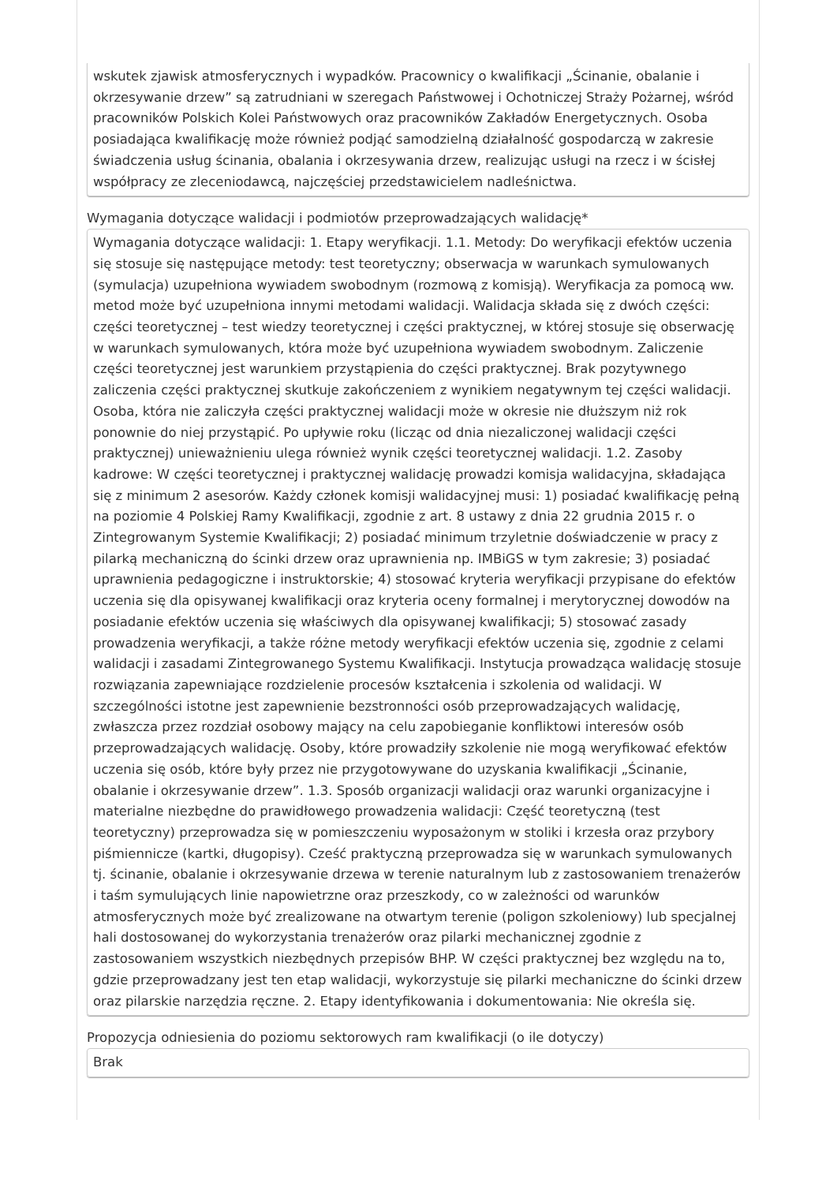wskutek zjawisk atmosferycznych i wypadków. Pracownicy o kwalifikacji „Ścinanie, obalanie i okrzesywanie drzew” są zatrudniani w szeregach Państwowej i Ochotniczej Straży Pożarnej, wśród pracowników Polskich Kolei Państwowych oraz pracowników Zakładów Energetycznych. Osoba posiadająca kwalifikację może również podjąć samodzielną działalność gospodarczą w zakresie świadczenia usług ścinania, obalania i okrzesywania drzew, realizując usługi na rzecz i w ścisłej współpracy ze zleceniodawcą, najczęściej przedstawicielem nadleśnictwa.
Wymagania dotyczące walidacji i podmiotów przeprowadzających walidację*
Wymagania dotyczące walidacji: 1. Etapy weryfikacji. 1.1. Metody: Do weryfikacji efektów uczenia się stosuje się następujące metody: test teoretyczny; obserwacja w warunkach symulowanych (symulacja) uzupełniona wywiadem swobodnym (rozmową z komisją). Weryfikacja za pomocą ww. metod może być uzupełniona innymi metodami walidacji. Walidacja składa się z dwóch części: części teoretycznej – test wiedzy teoretycznej i części praktycznej, w której stosuje się obserwację w warunkach symulowanych, która może być uzupełniona wywiadem swobodnym. Zaliczenie części teoretycznej jest warunkiem przystąpienia do części praktycznej. Brak pozytywnego zaliczenia części praktycznej skutkuje zakończeniem z wynikiem negatywnym tej części walidacji. Osoba, która nie zaliczyła części praktycznej walidacji może w okresie nie dłuższym niż rok ponownie do niej przystąpić. Po upływie roku (licząc od dnia niezaliczonej walidacji części praktycznej) unieważnieniu ulega również wynik części teoretycznej walidacji. 1.2. Zasoby kadrowe: W części teoretycznej i praktycznej walidację prowadzi komisja walidacyjna, składająca się z minimum 2 asesorów. Każdy członek komisji walidacyjnej musi: 1) posiadać kwalifikację pełną na poziomie 4 Polskiej Ramy Kwalifikacji, zgodnie z art. 8 ustawy z dnia 22 grudnia 2015 r. o Zintegrowanym Systemie Kwalifikacji; 2) posiadać minimum trzyletnie doświadczenie w pracy z pilarką mechaniczną do ścinki drzew oraz uprawnienia np. IMBiGS w tym zakresie; 3) posiadać uprawnienia pedagogiczne i instruktorskie; 4) stosować kryteria weryfikacji przypisane do efektów uczenia się dla opisywanej kwalifikacji oraz kryteria oceny formalnej i merytorycznej dowodów na posiadanie efektów uczenia się właściwych dla opisywanej kwalifikacji; 5) stosować zasady prowadzenia weryfikacji, a także różne metody weryfikacji efektów uczenia się, zgodnie z celami walidacji i zasadami Zintegrowanego Systemu Kwalifikacji. Instytucja prowadząca walidację stosuje rozwiązania zapewniające rozdzielenie procesów kształcenia i szkolenia od walidacji. W szczególności istotne jest zapewnienie bezstronności osób przeprowadzających walidację, zwłaszcza przez rozdział osobowy mający na celu zapobieganie konfliktowi interesów osób przeprowadzających walidację. Osoby, które prowadziły szkolenie nie mogą weryfikować efektów uczenia się osób, które były przez nie przygotowywane do uzyskania kwalifikacji „Ścinanie, obalanie i okrzesywanie drzew”. 1.3. Sposób organizacji walidacji oraz warunki organizacyjne i materialne niezbędne do prawidłowego prowadzenia walidacji: Część teoretyczną (test teoretyczny) przeprowadza się w pomieszczeniu wyposażonym w stoliki i krzesła oraz przybory piśmiennicze (kartki, długopisy). Cześć praktyczną przeprowadza się w warunkach symulowanych tj. ścinanie, obalanie i okrzesywanie drzewa w terenie naturalnym lub z zastosowaniem trenażerów i taśm symulujących linie napowietrzne oraz przeszkody, co w zależności od warunków atmosferycznych może być zrealizowane na otwartym terenie (poligon szkoleniowy) lub specjalnej hali dostosowanej do wykorzystania trenażerów oraz pilarki mechanicznej zgodnie z zastosowaniem wszystkich niezbędnych przepisów BHP. W części praktycznej bez względu na to, gdzie przeprowadzany jest ten etap walidacji, wykorzystuje się pilarki mechaniczne do ścinki drzew oraz pilarskie narzędzia ręczne. 2. Etapy identyfikowania i dokumentowania: Nie określa się.
Propozycja odniesienia do poziomu sektorowych ram kwalifikacji (o ile dotyczy)
Brak